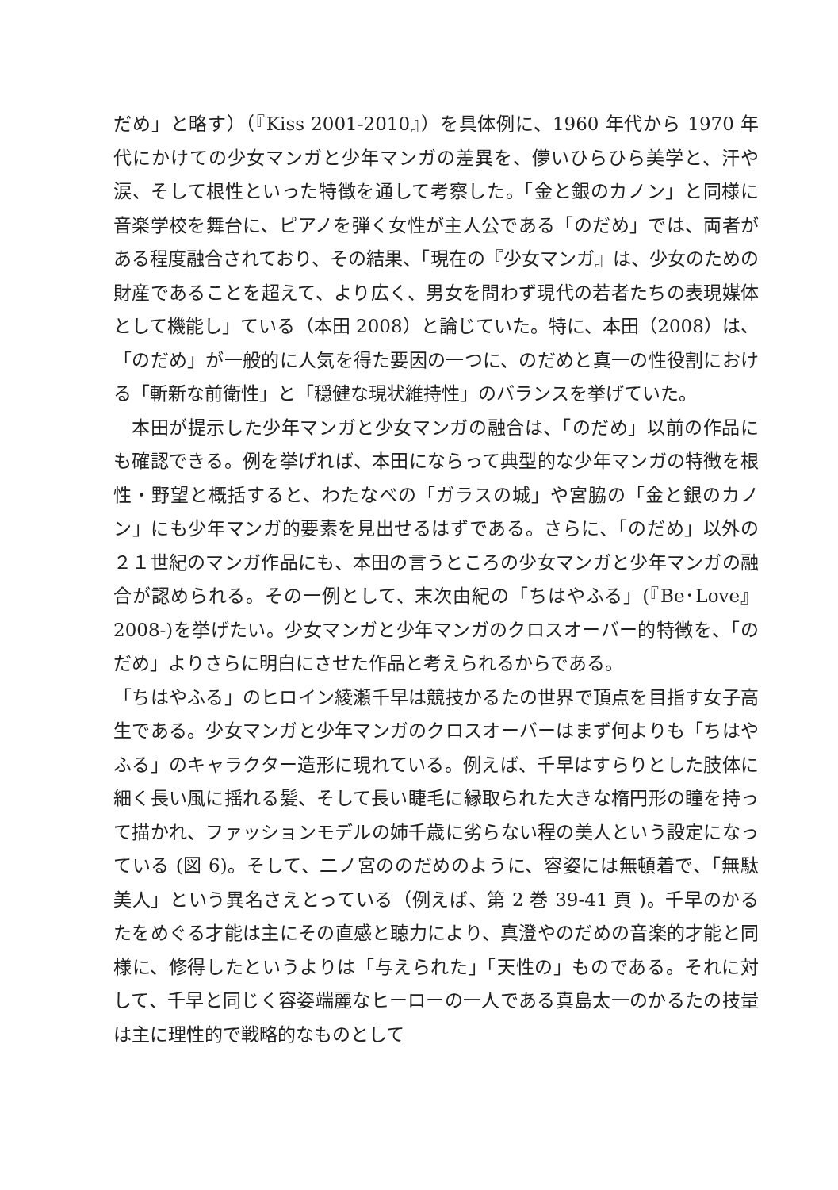だめ」と略す）（『Kiss 2001-2010』）を具体例に、1960 年代から 1970 年代にかけての少女マンガと少年マンガの差異を、儚いひらひら美学と、汗や涙、そして根性といった特徴を通して考察した。「金と銀のカノン」と同様に音楽学校を舞台に、ピアノを弾く女性が主人公である「のだめ」では、両者がある程度融合されており、その結果、「現在の『少女マンガ』は、少女のための財産であることを超えて、より広く、男女を問わず現代の若者たちの表現媒体として機能し」ている（本田 2008）と論じていた。特に、本田（2008）は、「のだめ」が一般的に人気を得た要因の一つに、のだめと真一の性役割における「斬新な前衛性」と「穏健な現状維持性」のバランスを挙げていた。
本田が提示した少年マンガと少女マンガの融合は、「のだめ」以前の作品にも確認できる。例を挙げれば、本田にならって典型的な少年マンガの特徴を根性・野望と概括すると、わたなべの「ガラスの城」や宮脇の「金と銀のカノン」にも少年マンガ的要素を見出せるはずである。さらに、「のだめ」以外の２１世紀のマンガ作品にも、本田の言うところの少女マンガと少年マンガの融合が認められる。その一例として、末次由紀の「ちはやふる」(『Be･Love』2008-)を挙げたい。少女マンガと少年マンガのクロスオーバー的特徴を、「のだめ」よりさらに明白にさせた作品と考えられるからである。
「ちはやふる」のヒロイン綾瀬千早は競技かるたの世界で頂点を目指す女子高生である。少女マンガと少年マンガのクロスオーバーはまず何よりも「ちはやふる」のキャラクター造形に現れている。例えば、千早はすらりとした肢体に細く長い風に揺れる髪、そして長い睫毛に縁取られた大きな楕円形の瞳を持って描かれ、ファッションモデルの姉千歳に劣らない程の美人という設定になっている (図 6)。そして、二ノ宮ののだめのように、容姿には無頓着で、「無駄美人」という異名さえとっている（例えば、第 2 巻 39-41 頁 )。千早のかるたをめぐる才能は主にその直感と聴力により、真澄やのだめの音楽的才能と同様に、修得したというよりは「与えられた」「天性の」ものである。それに対して、千早と同じく容姿端麗なヒーローの一人である真島太一のかるたの技量は主に理性的で戦略的なものとして